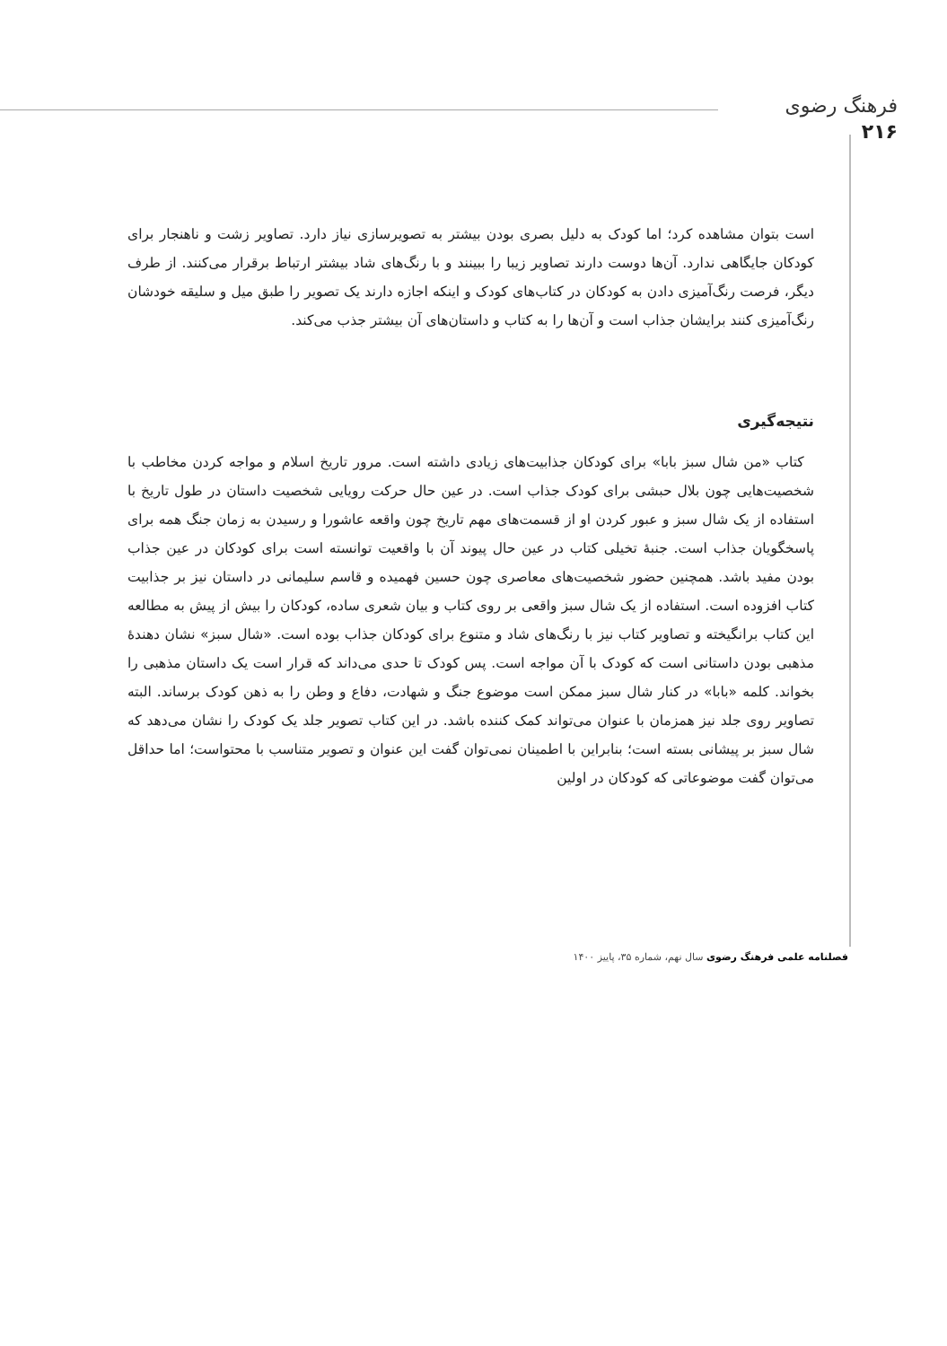فرهنگ رضوی
۲۱۶
است بتوان مشاهده کرد؛ اما کودک به دلیل بصری بودن بیشتر به تصویرسازی نیاز دارد. تصاویر زشت و ناهنجار برای کودکان جایگاهی ندارد. آن‌ها دوست دارند تصاویر زیبا را ببینند و با رنگ‌های شاد بیشتر ارتباط برقرار می‌کنند. از طرف دیگر، فرصت رنگ‌آمیزی دادن به کودکان در کتاب‌های کودک و اینکه اجازه دارند یک تصویر را طبق میل و سلیقه خودشان رنگ‌آمیزی کنند برایشان جذاب است و آن‌ها را به کتاب و داستان‌های آن بیشتر جذب می‌کند.
نتیجه‌گیری
کتاب «من شال سبز بابا» برای کودکان جذابیت‌های زیادی داشته است. مرور تاریخ اسلام و مواجه کردن مخاطب با شخصیت‌هایی چون بلال حبشی برای کودک جذاب است. در عین حال حرکت رویایی شخصیت داستان در طول تاریخ با استفاده از یک شال سبز و عبور کردن او از قسمت‌های مهم تاریخ چون واقعه عاشورا و رسیدن به زمان جنگ همه برای پاسخگویان جذاب است. جنبهٔ تخیلی کتاب در عین حال پیوند آن با واقعیت توانسته است برای کودکان در عین جذاب بودن مفید باشد. همچنین حضور شخصیت‌های معاصری چون حسین فهمیده و قاسم سلیمانی در داستان نیز بر جذابیت کتاب افزوده است. استفاده از یک شال سبز واقعی بر روی کتاب و بیان شعری ساده، کودکان را بیش از پیش به مطالعه این کتاب برانگیخته و تصاویر کتاب نیز با رنگ‌های شاد و متنوع برای کودکان جذاب بوده است. «شال سبز» نشان دهندهٔ مذهبی بودن داستانی است که کودک با آن مواجه است. پس کودک تا حدی می‌داند که قرار است یک داستان مذهبی را بخواند. کلمه «بابا» در کنار شال سبز ممکن است موضوع جنگ و شهادت، دفاع و وطن را به ذهن کودک برساند. البته تصاویر روی جلد نیز همزمان با عنوان می‌تواند کمک کننده باشد. در این کتاب تصویر جلد یک کودک را نشان می‌دهد که شال سبز بر پیشانی بسته است؛ بنابراین با اطمینان نمی‌توان گفت این عنوان و تصویر متناسب با محتواست؛ اما حداقل می‌توان گفت موضوعاتی که کودکان در اولین
فصلنامه علمی فرهنگ رضوی سال نهم، شماره ۳۵، پاییز ۱۴۰۰